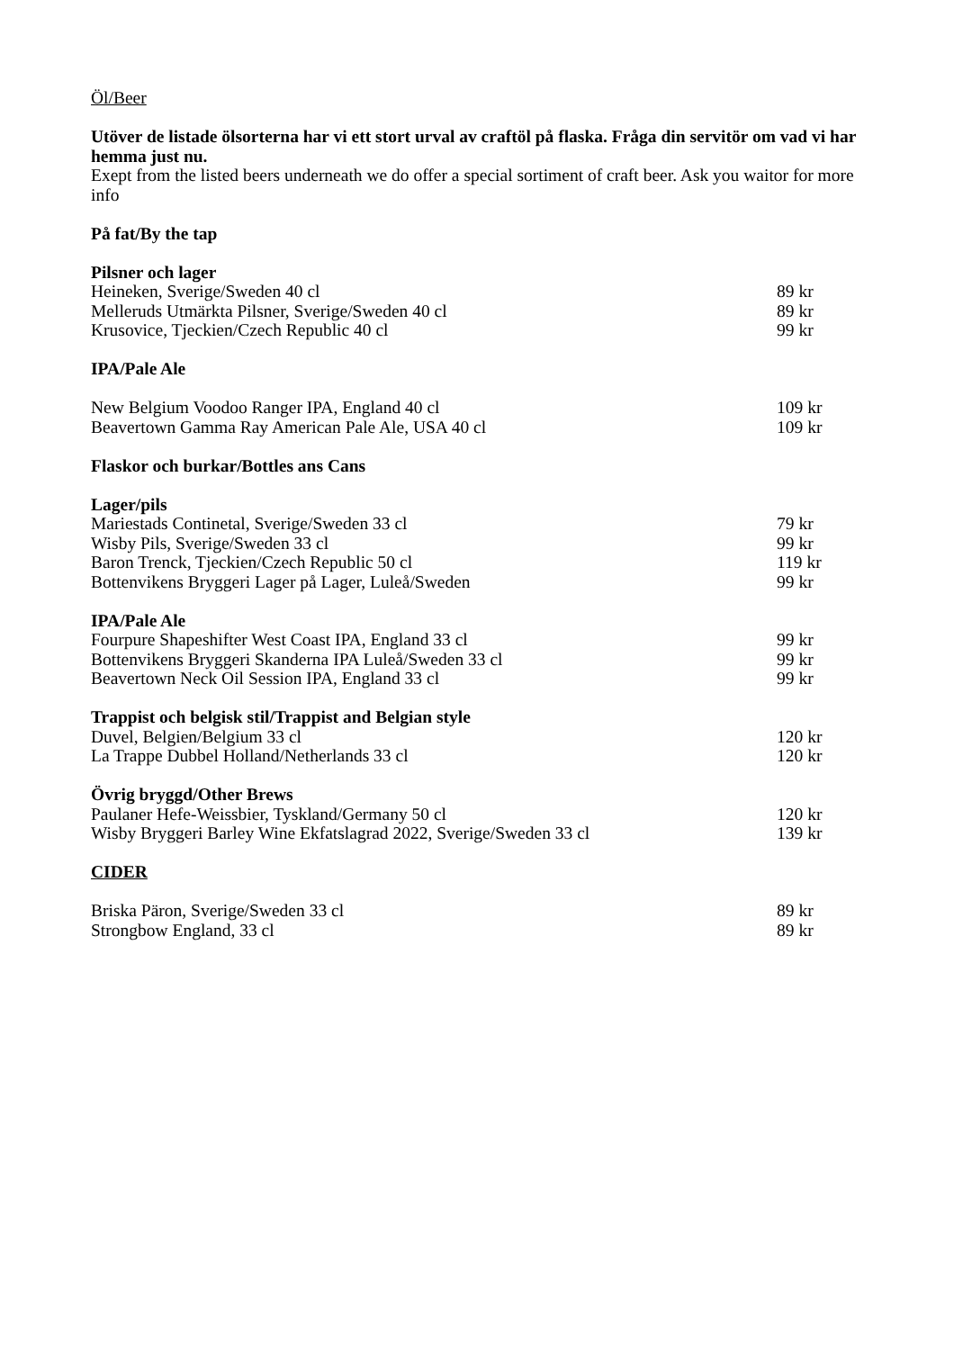Öl/Beer
Utöver de listade ölsorterna har vi ett stort urval av craftöl på flaska. Fråga din servitör om vad vi har hemma just nu.
Exept from the listed beers underneath we do offer a special sortiment of craft beer. Ask you waitor for more info
På fat/By the tap
Pilsner och lager
Heineken, Sverige/Sweden 40 cl 89 kr
Melleruds Utmärkta Pilsner, Sverige/Sweden 40 cl 89 kr
Krusovice, Tjeckien/Czech Republic 40 cl 99 kr
IPA/Pale Ale
New Belgium Voodoo Ranger IPA, England 40 cl 109 kr
Beavertown Gamma Ray American Pale Ale, USA 40 cl 109 kr
Flaskor och burkar/Bottles ans Cans
Lager/pils
Mariestads Continetal, Sverige/Sweden 33 cl 79 kr
Wisby Pils, Sverige/Sweden 33 cl 99 kr
Baron Trenck, Tjeckien/Czech Republic 50 cl 119 kr
Bottenvikens Bryggeri Lager på Lager, Luleå/Sweden 99 kr
IPA/Pale Ale
Fourpure Shapeshifter West Coast IPA, England 33 cl 99 kr
Bottenvikens Bryggeri Skanderna IPA Luleå/Sweden 33 cl 99 kr
Beavertown Neck Oil Session IPA, England 33 cl 99 kr
Trappist och belgisk stil/Trappist and Belgian style
Duvel, Belgien/Belgium 33 cl 120 kr
La Trappe Dubbel Holland/Netherlands 33 cl 120 kr
Övrig bryggd/Other Brews
Paulaner Hefe-Weissbier, Tyskland/Germany 50 cl 120 kr
Wisby Bryggeri Barley Wine Ekfatslagrad 2022, Sverige/Sweden 33 cl 139 kr
CIDER
Briska Päron, Sverige/Sweden 33 cl 89 kr
Strongbow England, 33 cl 89 kr